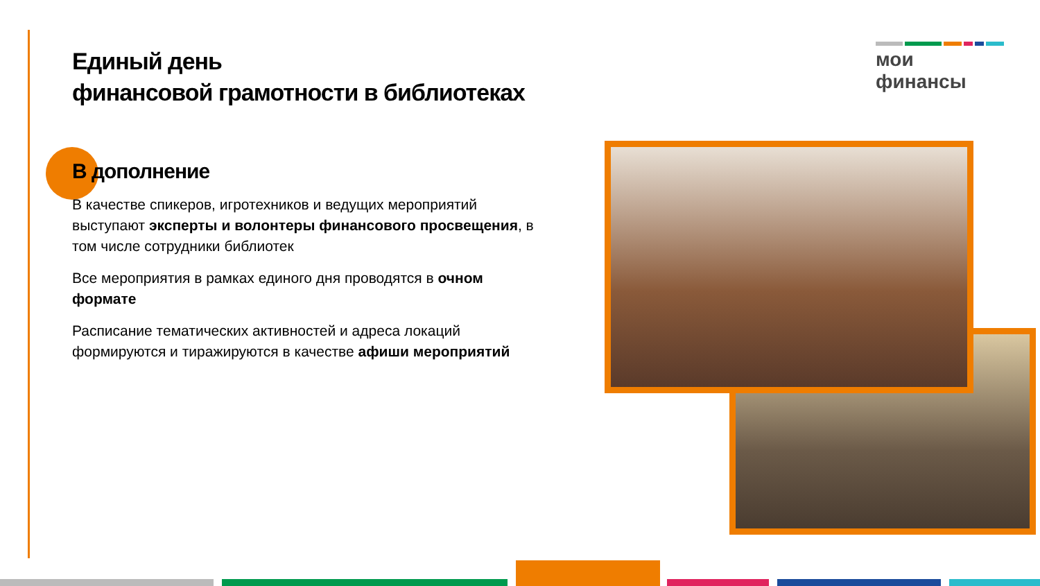Единый день
финансовой грамотности в библиотеках
мои финансы
В дополнение
В качестве спикеров, игротехников и ведущих мероприятий выступают эксперты и волонтеры финансового просвещения, в том числе сотрудники библиотек
Все мероприятия в рамках единого дня проводятся в очном формате
Расписание тематических активностей и адреса локаций формируются и тиражируются в качестве афиши мероприятий